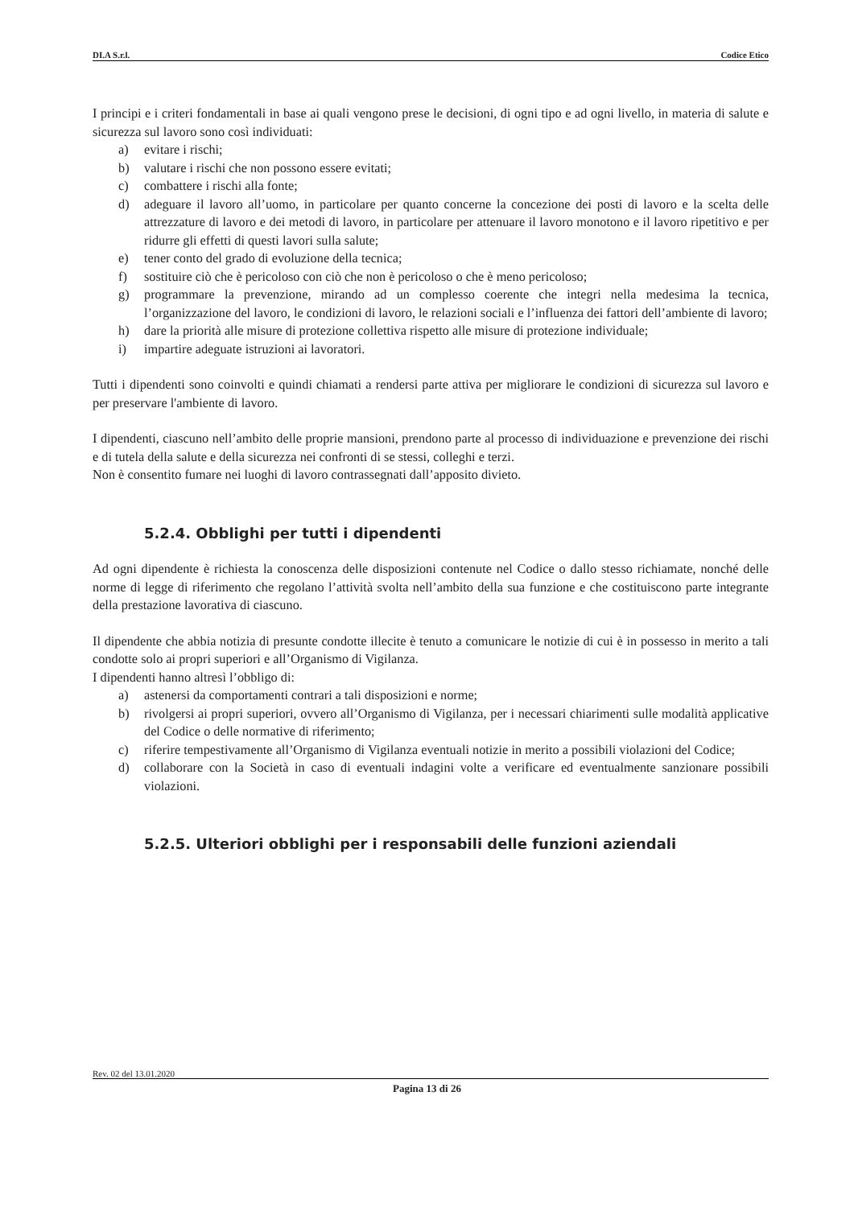DI.A S.r.l. Codice Etico
I principi e i criteri fondamentali in base ai quali vengono prese le decisioni, di ogni tipo e ad ogni livello, in materia di salute e sicurezza sul lavoro sono così individuati:
a) evitare i rischi;
b) valutare i rischi che non possono essere evitati;
c) combattere i rischi alla fonte;
d) adeguare il lavoro all’uomo, in particolare per quanto concerne la concezione dei posti di lavoro e la scelta delle attrezzature di lavoro e dei metodi di lavoro, in particolare per attenuare il lavoro monotono e il lavoro ripetitivo e per ridurre gli effetti di questi lavori sulla salute;
e) tener conto del grado di evoluzione della tecnica;
f) sostituire ciò che è pericoloso con ciò che non è pericoloso o che è meno pericoloso;
g) programmare la prevenzione, mirando ad un complesso coerente che integri nella medesima la tecnica, l’organizzazione del lavoro, le condizioni di lavoro, le relazioni sociali e l’influenza dei fattori dell’ambiente di lavoro;
h) dare la priorità alle misure di protezione collettiva rispetto alle misure di protezione individuale;
i) impartire adeguate istruzioni ai lavoratori.
Tutti i dipendenti sono coinvolti e quindi chiamati a rendersi parte attiva per migliorare le condizioni di sicurezza sul lavoro e per preservare l'ambiente di lavoro.
I dipendenti, ciascuno nell’ambito delle proprie mansioni, prendono parte al processo di individuazione e prevenzione dei rischi e di tutela della salute e della sicurezza nei confronti di se stessi, colleghi e terzi.
Non è consentito fumare nei luoghi di lavoro contrassegnati dall’apposito divieto.
5.2.4. Obblighi per tutti i dipendenti
Ad ogni dipendente è richiesta la conoscenza delle disposizioni contenute nel Codice o dallo stesso richiamate, nonché delle norme di legge di riferimento che regolano l’attività svolta nell’ambito della sua funzione e che costituiscono parte integrante della prestazione lavorativa di ciascuno.
Il dipendente che abbia notizia di presunte condotte illecite è tenuto a comunicare le notizie di cui è in possesso in merito a tali condotte solo ai propri superiori e all’Organismo di Vigilanza.
I dipendenti hanno altresì l’obbligo di:
a) astenersi da comportamenti contrari a tali disposizioni e norme;
b) rivolgersi ai propri superiori, ovvero all’Organismo di Vigilanza, per i necessari chiarimenti sulle modalità applicative del Codice o delle normative di riferimento;
c) riferire tempestivamente all’Organismo di Vigilanza eventuali notizie in merito a possibili violazioni del Codice;
d) collaborare con la Società in caso di eventuali indagini volte a verificare ed eventualmente sanzionare possibili violazioni.
5.2.5. Ulteriori obblighi per i responsabili delle funzioni aziendali
Rev. 02 del 13.01.2020
Pagina 13 di 26